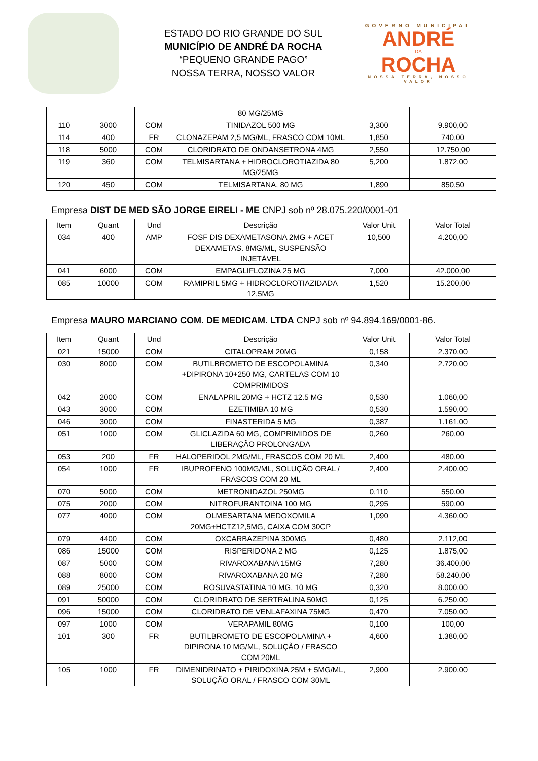ESTADO DO RIO GRANDE DO SUL
MUNICÍPIO DE ANDRÉ DA ROCHA
“PEQUENO GRANDE PAGO”
NOSSA TERRA, NOSSO VALOR
GOVERNO MUNICIPAL
ANDRÉ
DA
ROCHA
NOSSA TERRA, NOSSO VALOR
| | | | 80 MG/25MG | | |
| 110 | 3000 | COM | TINIDAZOL 500 MG | 3,300 | 9.900,00 |
| 114 | 400 | FR | CLONAZEPAM 2,5 MG/ML, FRASCO COM 10ML | 1,850 | 740,00 |
| 118 | 5000 | COM | CLORIDRATO DE ONDANSETRONA 4MG | 2,550 | 12.750,00 |
| 119 | 360 | COM | TELMISARTANA + HIDROCLOROTIAZIDA 80 MG/25MG | 5,200 | 1.872,00 |
| 120 | 450 | COM | TELMISARTANA, 80 MG | 1,890 | 850,50 |
Empresa DIST DE MED SÃO JORGE EIRELI - ME CNPJ sob nº 28.075.220/0001-01
| Item | Quant | Und | Descrição | Valor Unit | Valor Total |
| --- | --- | --- | --- | --- | --- |
| 034 | 400 | AMP | FOSF DIS DEXAMETASONA 2MG + ACET DEXAMETAS. 8MG/ML, SUSPENSÃO INJETÁVEL | 10,500 | 4.200,00 |
| 041 | 6000 | COM | EMPAGLIFLOZINA 25 MG | 7,000 | 42.000,00 |
| 085 | 10000 | COM | RAMIPRIL 5MG + HIDROCLOROTIAZIDADA 12,5MG | 1,520 | 15.200,00 |
Empresa MAURO MARCIANO COM. DE MEDICAM. LTDA CNPJ sob nº 94.894.169/0001-86.
| Item | Quant | Und | Descrição | Valor Unit | Valor Total |
| --- | --- | --- | --- | --- | --- |
| 021 | 15000 | COM | CITALOPRAM 20MG | 0,158 | 2.370,00 |
| 030 | 8000 | COM | BUTILBROMETO DE ESCOPOLAMINA +DIPIRONA 10+250 MG, CARTELAS COM 10 COMPRIMIDOS | 0,340 | 2.720,00 |
| 042 | 2000 | COM | ENALAPRIL 20MG + HCTZ 12.5 MG | 0,530 | 1.060,00 |
| 043 | 3000 | COM | EZETIMIBA 10 MG | 0,530 | 1.590,00 |
| 046 | 3000 | COM | FINASTERIDA 5 MG | 0,387 | 1.161,00 |
| 051 | 1000 | COM | GLICLAZIDA 60 MG, COMPRIMIDOS DE LIBERAÇÃO PROLONGADA | 0,260 | 260,00 |
| 053 | 200 | FR | HALOPERIDOL 2MG/ML, FRASCOS COM 20 ML | 2,400 | 480,00 |
| 054 | 1000 | FR | IBUPROFENO 100MG/ML, SOLUÇÃO ORAL / FRASCOS COM 20 ML | 2,400 | 2.400,00 |
| 070 | 5000 | COM | METRONIDAZOL 250MG | 0,110 | 550,00 |
| 075 | 2000 | COM | NITROFURANTOINA 100 MG | 0,295 | 590,00 |
| 077 | 4000 | COM | OLMESARTANA MEDOXOMILA 20MG+HCTZ12,5MG, CAIXA COM 30CP | 1,090 | 4.360,00 |
| 079 | 4400 | COM | OXCARBAZEPINA 300MG | 0,480 | 2.112,00 |
| 086 | 15000 | COM | RISPERIDONA 2 MG | 0,125 | 1.875,00 |
| 087 | 5000 | COM | RIVAROXABANA 15MG | 7,280 | 36.400,00 |
| 088 | 8000 | COM | RIVAROXABANA 20 MG | 7,280 | 58.240,00 |
| 089 | 25000 | COM | ROSUVASTATINA 10 MG, 10 MG | 0,320 | 8.000,00 |
| 091 | 50000 | COM | CLORIDRATO DE SERTRALINA 50MG | 0,125 | 6.250,00 |
| 096 | 15000 | COM | CLORIDRATO DE VENLAFAXINA 75MG | 0,470 | 7.050,00 |
| 097 | 1000 | COM | VERAPAMIL 80MG | 0,100 | 100,00 |
| 101 | 300 | FR | BUTILBROMETO DE ESCOPOLAMINA + DIPIRONA 10 MG/ML, SOLUÇÃO / FRASCO COM 20ML | 4,600 | 1.380,00 |
| 105 | 1000 | FR | DIMENIDRINATO + PIRIDOXINA 25M + 5MG/ML, SOLUÇÃO ORAL / FRASCO COM 30ML | 2,900 | 2.900,00 |